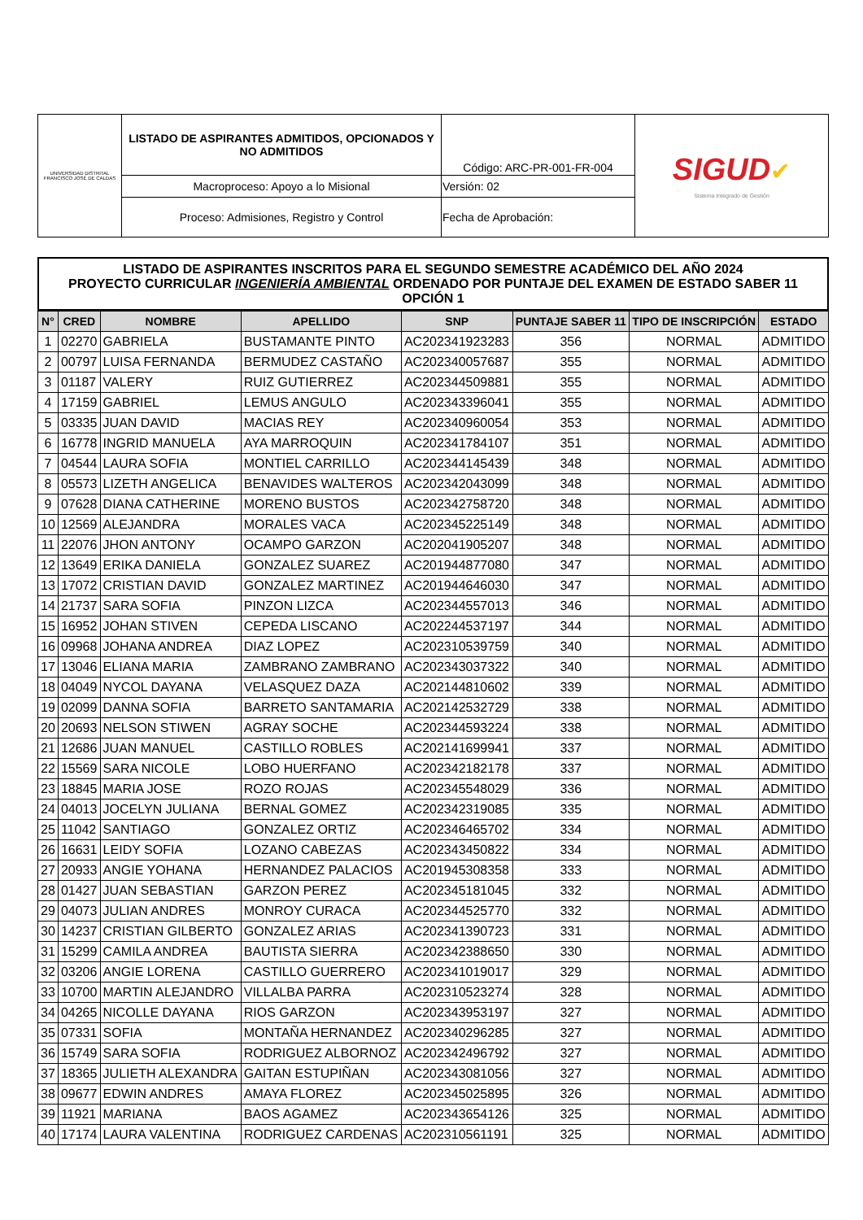| UNIVERSIDAD DISTRITAL FRANCISCO JOSÉ DE CALDAS | LISTADO DE ASPIRANTES ADMITIDOS, OPCIONADOS Y NO ADMITIDOS | Código: ARC-PR-001-FR-004 | SIGUD ✔ Sistema Integrado de Gestión |
| | Macroproceso: Apoyo a lo Misional | Versión: 02 | |
| | Proceso: Admisiones, Registro y Control | Fecha de Aprobación: | |
LISTADO DE ASPIRANTES INSCRITOS PARA EL SEGUNDO SEMESTRE ACADÉMICO DEL AÑO 2024
PROYECTO CURRICULAR INGENIERÍA AMBIENTAL ORDENADO POR PUNTAJE DEL EXAMEN DE ESTADO SABER 11 OPCIÓN 1
| N° | CRED | NOMBRE | APELLIDO | SNP | PUNTAJE SABER 11 | TIPO DE INSCRIPCIÓN | ESTADO |
| --- | --- | --- | --- | --- | --- | --- | --- |
| 1 | 02270 | GABRIELA | BUSTAMANTE PINTO | AC202341923283 | 356 | NORMAL | ADMITIDO |
| 2 | 00797 | LUISA FERNANDA | BERMUDEZ CASTAÑO | AC202340057687 | 355 | NORMAL | ADMITIDO |
| 3 | 01187 | VALERY | RUIZ GUTIERREZ | AC202344509881 | 355 | NORMAL | ADMITIDO |
| 4 | 17159 | GABRIEL | LEMUS ANGULO | AC202343396041 | 355 | NORMAL | ADMITIDO |
| 5 | 03335 | JUAN DAVID | MACIAS REY | AC202340960054 | 353 | NORMAL | ADMITIDO |
| 6 | 16778 | INGRID MANUELA | AYA MARROQUIN | AC202341784107 | 351 | NORMAL | ADMITIDO |
| 7 | 04544 | LAURA SOFIA | MONTIEL CARRILLO | AC202344145439 | 348 | NORMAL | ADMITIDO |
| 8 | 05573 | LIZETH ANGELICA | BENAVIDES WALTEROS | AC202342043099 | 348 | NORMAL | ADMITIDO |
| 9 | 07628 | DIANA CATHERINE | MORENO BUSTOS | AC202342758720 | 348 | NORMAL | ADMITIDO |
| 10 | 12569 | ALEJANDRA | MORALES VACA | AC202345225149 | 348 | NORMAL | ADMITIDO |
| 11 | 22076 | JHON ANTONY | OCAMPO GARZON | AC202041905207 | 348 | NORMAL | ADMITIDO |
| 12 | 13649 | ERIKA DANIELA | GONZALEZ SUAREZ | AC201944877080 | 347 | NORMAL | ADMITIDO |
| 13 | 17072 | CRISTIAN DAVID | GONZALEZ MARTINEZ | AC201944646030 | 347 | NORMAL | ADMITIDO |
| 14 | 21737 | SARA SOFIA | PINZON LIZCA | AC202344557013 | 346 | NORMAL | ADMITIDO |
| 15 | 16952 | JOHAN STIVEN | CEPEDA LISCANO | AC202244537197 | 344 | NORMAL | ADMITIDO |
| 16 | 09968 | JOHANA ANDREA | DIAZ LOPEZ | AC202310539759 | 340 | NORMAL | ADMITIDO |
| 17 | 13046 | ELIANA MARIA | ZAMBRANO ZAMBRANO | AC202343037322 | 340 | NORMAL | ADMITIDO |
| 18 | 04049 | NYCOL DAYANA | VELASQUEZ DAZA | AC202144810602 | 339 | NORMAL | ADMITIDO |
| 19 | 02099 | DANNA SOFIA | BARRETO SANTAMARIA | AC202142532729 | 338 | NORMAL | ADMITIDO |
| 20 | 20693 | NELSON STIWEN | AGRAY SOCHE | AC202344593224 | 338 | NORMAL | ADMITIDO |
| 21 | 12686 | JUAN MANUEL | CASTILLO ROBLES | AC202141699941 | 337 | NORMAL | ADMITIDO |
| 22 | 15569 | SARA NICOLE | LOBO HUERFANO | AC202342182178 | 337 | NORMAL | ADMITIDO |
| 23 | 18845 | MARIA JOSE | ROZO ROJAS | AC202345548029 | 336 | NORMAL | ADMITIDO |
| 24 | 04013 | JOCELYN JULIANA | BERNAL GOMEZ | AC202342319085 | 335 | NORMAL | ADMITIDO |
| 25 | 11042 | SANTIAGO | GONZALEZ ORTIZ | AC202346465702 | 334 | NORMAL | ADMITIDO |
| 26 | 16631 | LEIDY SOFIA | LOZANO CABEZAS | AC202343450822 | 334 | NORMAL | ADMITIDO |
| 27 | 20933 | ANGIE YOHANA | HERNANDEZ PALACIOS | AC201945308358 | 333 | NORMAL | ADMITIDO |
| 28 | 01427 | JUAN SEBASTIAN | GARZON PEREZ | AC202345181045 | 332 | NORMAL | ADMITIDO |
| 29 | 04073 | JULIAN ANDRES | MONROY CURACA | AC202344525770 | 332 | NORMAL | ADMITIDO |
| 30 | 14237 | CRISTIAN GILBERTO | GONZALEZ ARIAS | AC202341390723 | 331 | NORMAL | ADMITIDO |
| 31 | 15299 | CAMILA ANDREA | BAUTISTA SIERRA | AC202342388650 | 330 | NORMAL | ADMITIDO |
| 32 | 03206 | ANGIE LORENA | CASTILLO GUERRERO | AC202341019017 | 329 | NORMAL | ADMITIDO |
| 33 | 10700 | MARTIN ALEJANDRO | VILLALBA PARRA | AC202310523274 | 328 | NORMAL | ADMITIDO |
| 34 | 04265 | NICOLLE DAYANA | RIOS GARZON | AC202343953197 | 327 | NORMAL | ADMITIDO |
| 35 | 07331 | SOFIA | MONTAÑA HERNANDEZ | AC202340296285 | 327 | NORMAL | ADMITIDO |
| 36 | 15749 | SARA SOFIA | RODRIGUEZ ALBORNOZ | AC202342496792 | 327 | NORMAL | ADMITIDO |
| 37 | 18365 | JULIETH ALEXANDRA | GAITAN ESTUPIÑAN | AC202343081056 | 327 | NORMAL | ADMITIDO |
| 38 | 09677 | EDWIN ANDRES | AMAYA FLOREZ | AC202345025895 | 326 | NORMAL | ADMITIDO |
| 39 | 11921 | MARIANA | BAOS AGAMEZ | AC202343654126 | 325 | NORMAL | ADMITIDO |
| 40 | 17174 | LAURA VALENTINA | RODRIGUEZ CARDENAS | AC202310561191 | 325 | NORMAL | ADMITIDO |